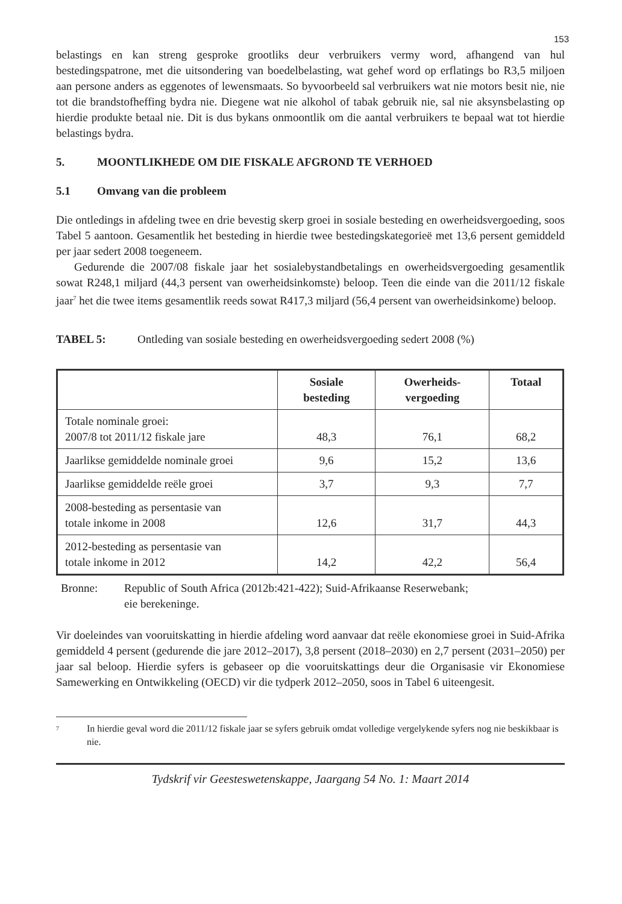153
belastings en kan streng gesproke grootliks deur verbruikers vermy word, afhangend van hul bestedingspatrone, met die uitsondering van boedelbelasting, wat gehef word op erflatings bo R3,5 miljoen aan persone anders as eggenotes of lewensmaats. So byvoorbeeld sal verbruikers wat nie motors besit nie, nie tot die brandstofheffing bydra nie. Diegene wat nie alkohol of tabak gebruik nie, sal nie aksynsbelasting op hierdie produkte betaal nie. Dit is dus bykans onmoontlik om die aantal verbruikers te bepaal wat tot hierdie belastings bydra.
5. MOONTLIKHEDE OM DIE FISKALE AFGROND TE VERHOED
5.1 Omvang van die probleem
Die ontledings in afdeling twee en drie bevestig skerp groei in sosiale besteding en owerheids­vergoeding, soos Tabel 5 aantoon. Gesamentlik het besteding in hierdie twee bestedingskategorieë met 13,6 persent gemiddeld per jaar sedert 2008 toegeneem.
Gedurende die 2007/08 fiskale jaar het sosialebystandbetalings en owerheidsvergoeding gesamentlik sowat R248,1 miljard (44,3 persent van owerheidsinkomste) beloop. Teen die einde van die 2011/12 fiskale jaar<sup>7</sup> het die twee items gesamentlik reeds sowat R417,3 miljard (56,4 persent van owerheidsinkome) beloop.
TABEL 5: Ontleding van sosiale besteding en owerheidsvergoeding sedert 2008 (%)
| | Sosiale besteding | Owerheids- vergoeding | Totaal |
| --- | --- | --- | --- |
| Totale nominale groei: 2007/8 tot 2011/12 fiskale jare | 48,3 | 76,1 | 68,2 |
| Jaarlikse gemiddelde nominale groei | 9,6 | 15,2 | 13,6 |
| Jaarlikse gemiddelde reële groei | 3,7 | 9,3 | 7,7 |
| 2008-besteding as persentasie van totale inkome in 2008 | 12,6 | 31,7 | 44,3 |
| 2012-besteding as persentasie van totale inkome in 2012 | 14,2 | 42,2 | 56,4 |
Bronne: Republic of South Africa (2012b:421-422); Suid-Afrikaanse Reserwebank;
eie berekeninge.
Vir doeleindes van vooruitskatting in hierdie afdeling word aanvaar dat reële ekonomiese groei in Suid-Afrika gemiddeld 4 persent (gedurende die jare 2012–2017), 3,8 persent (2018–2030) en 2,7 persent (2031–2050) per jaar sal beloop. Hierdie syfers is gebaseer op die vooruitskattings deur die Organisasie vir Ekonomiese Samewerking en Ontwikkeling (OECD) vir die tydperk 2012–2050, soos in Tabel 6 uiteengesit.
<sup>7</sup>
In hierdie geval word die 2011/12 fiskale jaar se syfers gebruik omdat volledige vergelykende syfers nog nie beskikbaar is nie.
Tydskrif vir Geesteswetenskappe, Jaargang 54 No. 1: Maart 2014